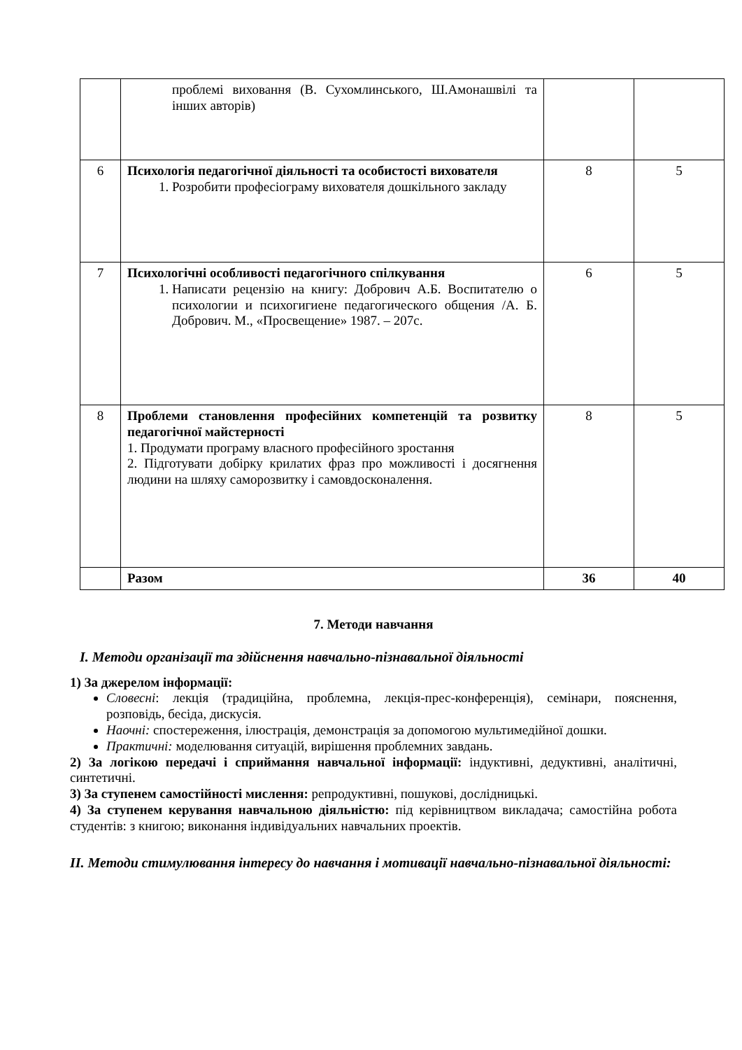| | проблемі виховання (В. Сухомлинського, Ш.Амонашвілі та інших авторів) | | |
| 6 | Психологія педагогічної діяльності та особистості вихователя 1. Розробити професіограму вихователя дошкільного закладу | 8 | 5 |
| 7 | Психологічні особливості педагогічного спілкування 1. Написати рецензію на книгу: Добрович А.Б. Воспитателю о психологии и психогигиене педагогического общения /А. Б. Добрович. М., «Просвещение» 1987. – 207с. | 6 | 5 |
| 8 | Проблеми становлення професійних компетенцій та розвитку педагогічної майстерності 1. Продумати програму власного професійного зростання 2. Підготувати добірку крилатих фраз про можливості і досягнення людини на шляху саморозвитку і самовдосконалення. | 8 | 5 |
| | Разом | 36 | 40 |
7. Методи навчання
I. Методи організації та здійснення навчально-пізнавальної діяльності
1) За джерелом інформації:
Словесні: лекція (традиційна, проблемна, лекція-прес-конференція), семінари, пояснення, розповідь, бесіда, дискусія.
Наочні: спостереження, ілюстрація, демонстрація за допомогою мультимедійної дошки.
Практичні: моделювання ситуацій, вирішення проблемних завдань.
2) За логікою передачі і сприймання навчальної інформації: індуктивні, дедуктивні, аналітичні, синтетичні.
3) За ступенем самостійності мислення: репродуктивні, пошукові, дослідницькі.
4) За ступенем керування навчальною діяльністю: під керівництвом викладача; самостійна робота студентів: з книгою; виконання індивідуальних навчальних проектів.
II. Методи стимулювання інтересу до навчання і мотивації навчально-пізнавальної діяльності: